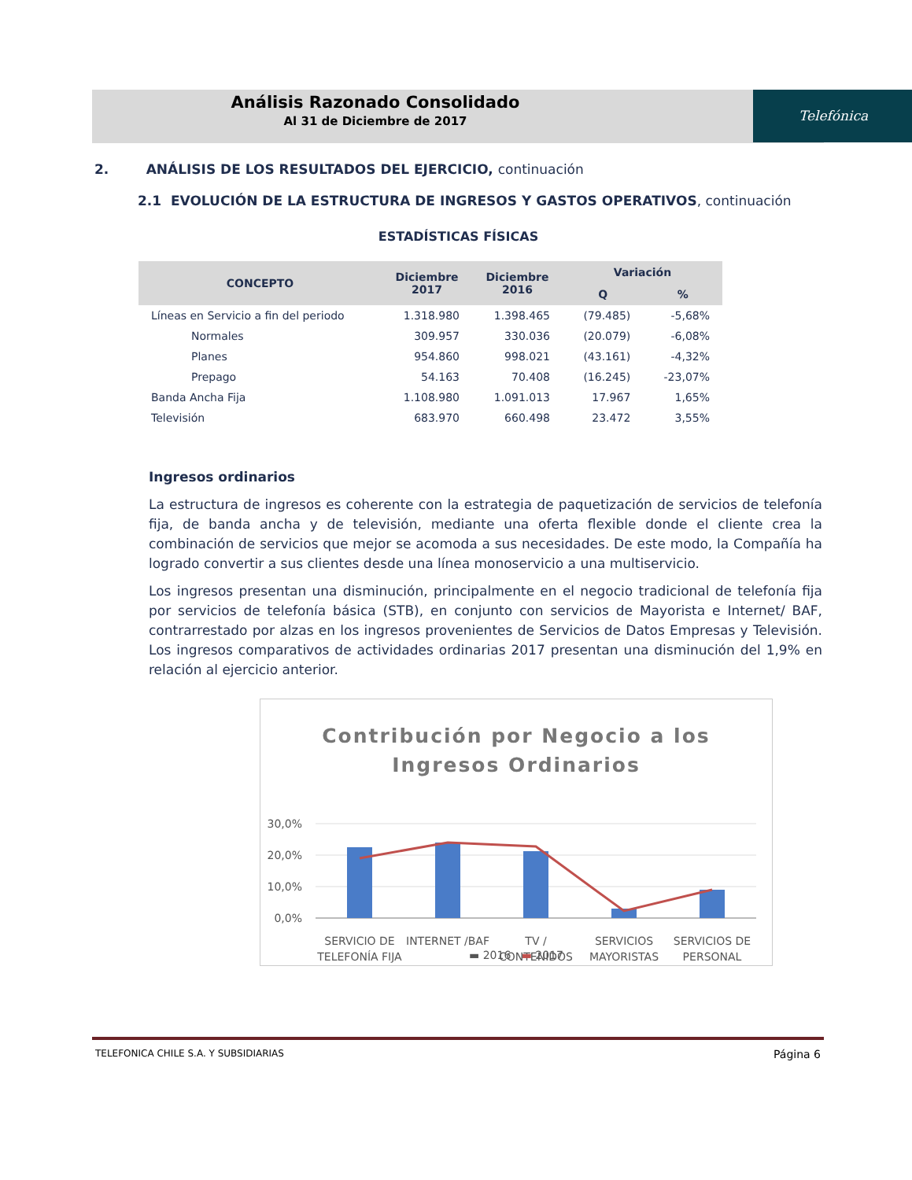Análisis Razonado Consolidado
Al 31 de Diciembre de 2017
Telefónica
2. ANÁLISIS DE LOS RESULTADOS DEL EJERCICIO, continuación
2.1 EVOLUCIÓN DE LA ESTRUCTURA DE INGRESOS Y GASTOS OPERATIVOS, continuación
ESTADÍSTICAS FÍSICAS
| CONCEPTO | Diciembre 2017 | Diciembre 2016 | Variación | |
| --- | --- | --- | --- | --- |
| | | | Q | % |
| Líneas en Servicio a fin del periodo | 1.318.980 | 1.398.465 | (79.485) | -5,68% |
| Normales | 309.957 | 330.036 | (20.079) | -6,08% |
| Planes | 954.860 | 998.021 | (43.161) | -4,32% |
| Prepago | 54.163 | 70.408 | (16.245) | -23,07% |
| Banda Ancha Fija | 1.108.980 | 1.091.013 | 17.967 | 1,65% |
| Televisión | 683.970 | 660.498 | 23.472 | 3,55% |
Ingresos ordinarios
La estructura de ingresos es coherente con la estrategia de paquetización de servicios de telefonía fija, de banda ancha y de televisión, mediante una oferta flexible donde el cliente crea la combinación de servicios que mejor se acomoda a sus necesidades. De este modo, la Compañía ha logrado convertir a sus clientes desde una línea monoservicio a una multiservicio.
Los ingresos presentan una disminución, principalmente en el negocio tradicional de telefonía fija por servicios de telefonía básica (STB), en conjunto con servicios de Mayorista e Internet/ BAF, contrarrestado por alzas en los ingresos provenientes de Servicios de Datos Empresas y Televisión. Los ingresos comparativos de actividades ordinarias 2017 presentan una disminución del 1,9% en relación al ejercicio anterior.
Contribución por Negocio a los
Ingresos Ordinarios
30,0%
20,0%
10,0%
0,0%
SERVICIO DE
TELEFONÍA FIJA
INTERNET /BAF
TV /
CONTENIDOS
SERVICIOS
MAYORISTAS
SERVICIOS DE
PERSONAL
▬ 2016 ▬ 2017
TELEFONICA CHILE S.A. Y SUBSIDIARIAS Página 6